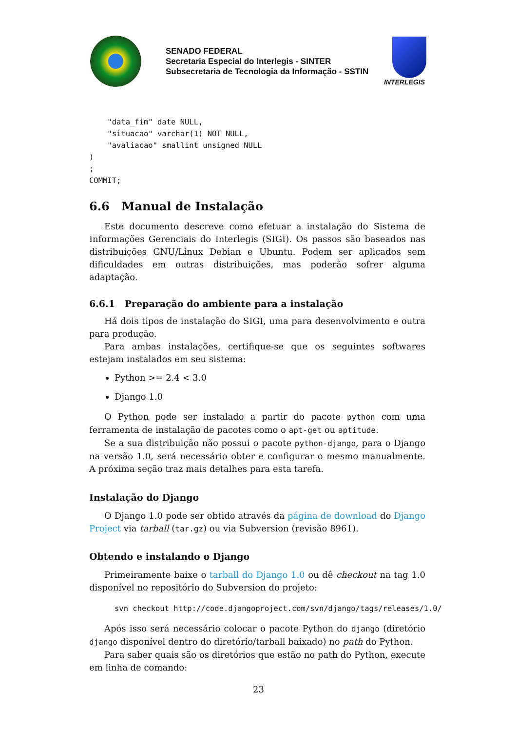SENADO FEDERAL
Secretaria Especial do Interlegis - SINTER
Subsecretaria de Tecnologia da Informação - SSTIN
INTERLEGIS
    "data_fim" date NULL,
    "situacao" varchar(1) NOT NULL,
    "avaliacao" smallint unsigned NULL
)
;
COMMIT;
6.6 Manual de Instalação
Este documento descreve como efetuar a instalação do Sistema de Informações Gerenciais do Interlegis (SIGI). Os passos são baseados nas distribuições GNU/Linux Debian e Ubuntu. Podem ser aplicados sem dificuldades em outras distribuições, mas poderão sofrer alguma adaptação.
6.6.1 Preparação do ambiente para a instalação
Há dois tipos de instalação do SIGI, uma para desenvolvimento e outra para produção.
Para ambas instalações, certifique-se que os seguintes softwares estejam instalados em seu sistema:
Python >= 2.4 < 3.0
Django 1.0
O Python pode ser instalado a partir do pacote python com uma ferramenta de instalação de pacotes como o apt-get ou aptitude.
Se a sua distribuição não possui o pacote python-django, para o Django na versão 1.0, será necessário obter e configurar o mesmo manualmente. A próxima seção traz mais detalhes para esta tarefa.
Instalação do Django
O Django 1.0 pode ser obtido através da página de download do Django Project via tarball (tar.gz) ou via Subversion (revisão 8961).
Obtendo e instalando o Django
Primeiramente baixe o tarball do Django 1.0 ou dê checkout na tag 1.0 disponível no repositório do Subversion do projeto:
svn checkout http://code.djangoproject.com/svn/django/tags/releases/1.0/
Após isso será necessário colocar o pacote Python do django (diretório django disponível dentro do diretório/tarball baixado) no path do Python.
Para saber quais são os diretórios que estão no path do Python, execute em linha de comando:
23